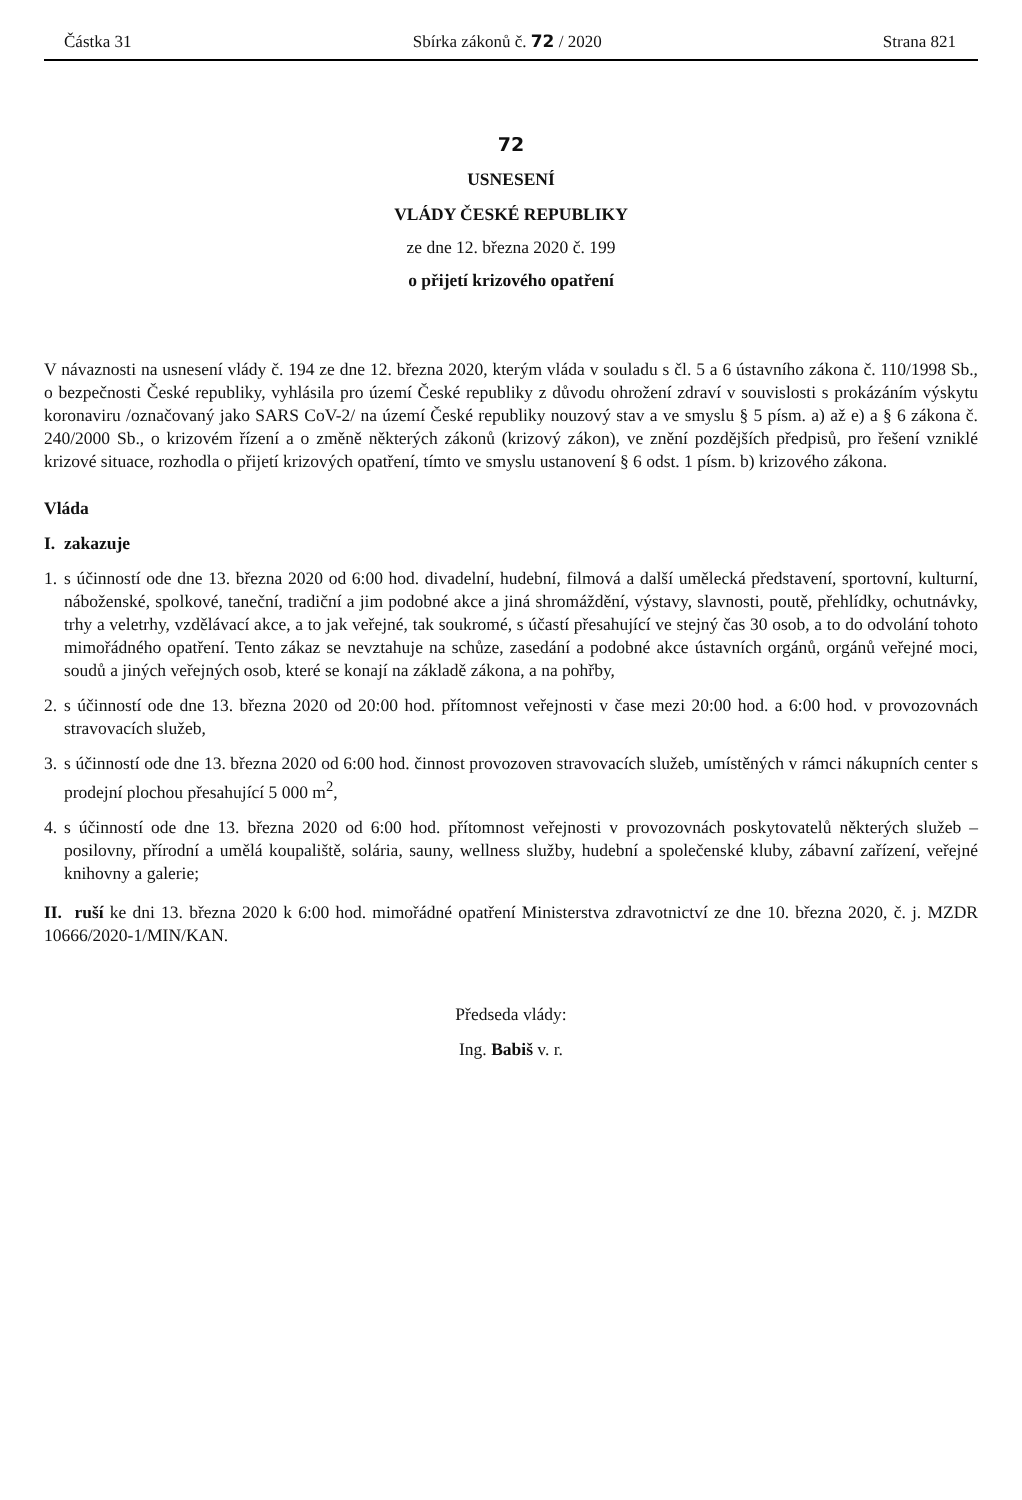Částka 31 Sbírka zákonů č. 72 / 2020 Strana 821
72
USNESENÍ
VLÁDY ČESKÉ REPUBLIKY
ze dne 12. března 2020 č. 199
o přijetí krizového opatření
V návaznosti na usnesení vlády č. 194 ze dne 12. března 2020, kterým vláda v souladu s čl. 5 a 6 ústavního zákona č. 110/1998 Sb., o bezpečnosti České republiky, vyhlásila pro území České republiky z důvodu ohrožení zdraví v souvislosti s prokázáním výskytu koronaviru /označovaný jako SARS CoV-2/ na území České republiky nouzový stav a ve smyslu § 5 písm. a) až e) a § 6 zákona č. 240/2000 Sb., o krizovém řízení a o změně některých zákonů (krizový zákon), ve znění pozdějších předpisů, pro řešení vzniklé krizové situace, rozhodla o přijetí krizových opatření, tímto ve smyslu ustanovení § 6 odst. 1 písm. b) krizového zákona.
Vláda
I. zakazuje
1. s účinností ode dne 13. března 2020 od 6:00 hod. divadelní, hudební, filmová a další umělecká představení, sportovní, kulturní, náboženské, spolkové, taneční, tradiční a jim podobné akce a jiná shromáždění, výstavy, slavnosti, poutě, přehlídky, ochutnávky, trhy a veletrhy, vzdělávací akce, a to jak veřejné, tak soukromé, s účastí přesahující ve stejný čas 30 osob, a to do odvolání tohoto mimořádného opatření. Tento zákaz se nevztahuje na schůze, zasedání a podobné akce ústavních orgánů, orgánů veřejné moci, soudů a jiných veřejných osob, které se konají na základě zákona, a na pohřby,
2. s účinností ode dne 13. března 2020 od 20:00 hod. přítomnost veřejnosti v čase mezi 20:00 hod. a 6:00 hod. v provozovnách stravovacích služeb,
3. s účinností ode dne 13. března 2020 od 6:00 hod. činnost provozoven stravovacích služeb, umístěných v rámci nákupních center s prodejní plochou přesahující 5 000 m<sup>2</sup>,
4. s účinností ode dne 13. března 2020 od 6:00 hod. přítomnost veřejnosti v provozovnách poskytovatelů některých služeb – posilovny, přírodní a umělá koupaliště, solária, sauny, wellness služby, hudební a společenské kluby, zábavní zařízení, veřejné knihovny a galerie;
II. ruší ke dni 13. března 2020 k 6:00 hod. mimořádné opatření Ministerstva zdravotnictví ze dne 10. března 2020, č. j. MZDR 10666/2020-1/MIN/KAN.
Předseda vlády:
Ing. Babiš v. r.